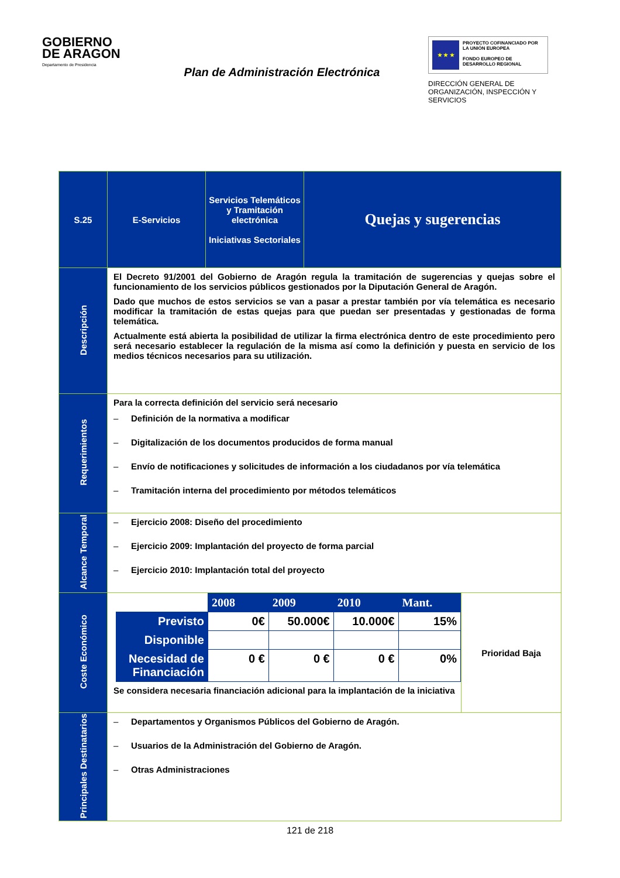GOBIERNO
DE ARAGON
Departamento de Presidencia
Plan de Administración Electrónica
★ ★ ★
PROYECTO COFINANCIADO POR LA UNIÓN EUROPEA
FONDO EUROPEO DE DESARROLLO REGIONAL
DIRECCIÓN GENERAL DE ORGANIZACIÓN, INSPECCIÓN Y SERVICIOS
| S.25 | E-Servicios | Servicios Telemáticos y Tramitación electrónica Iniciativas Sectoriales | Quejas y sugerencias | |
| Descripción | El Decreto 91/2001 del Gobierno de Aragón regula la tramitación de sugerencias y quejas sobre el funcionamiento de los servicios públicos gestionados por la Diputación General de Aragón. Dado que muchos de estos servicios se van a pasar a prestar también por vía telemática es necesario modificar la tramitación de estas quejas para que puedan ser presentadas y gestionadas de forma telemática. Actualmente está abierta la posibilidad de utilizar la firma electrónica dentro de este procedimiento pero será necesario establecer la regulación de la misma así como la definición y puesta en servicio de los medios técnicos necesarios para su utilización. | | | |
| Requerimientos | Para la correcta definición del servicio será necesario – Definición de la normativa a modificar – Digitalización de los documentos producidos de forma manual – Envío de notificaciones y solicitudes de información a los ciudadanos por vía telemática – Tramitación interna del procedimiento por métodos telemáticos | | | |
| Alcance Temporal | – Ejercicio 2008: Diseño del procedimiento – Ejercicio 2009: Implantación del proyecto de forma parcial – Ejercicio 2010: Implantación total del proyecto | | | |
| Coste Económico | / / 2008 / 2009 / 2010 / Mant. / / Previsto / 0€ / 50.000€ / 10.000€ / 15% / / Disponible / / / / / / Necesidad de Financiación / 0 € / 0 € / 0 € / 0% / Se considera necesaria financiación adicional para la implantación de la iniciativa | | | Prioridad Baja |
| Principales Destinatarios | – Departamentos y Organismos Públicos del Gobierno de Aragón. – Usuarios de la Administración del Gobierno de Aragón. – Otras Administraciones | | | |
121 de 218